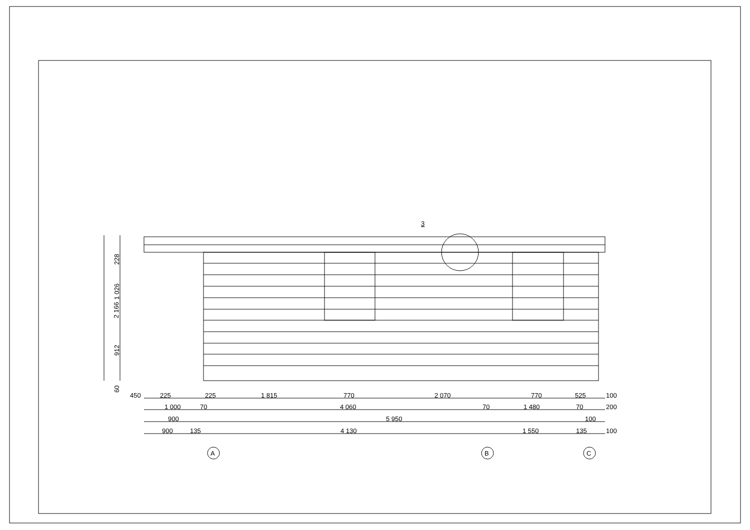3
2 166
228
1 026
912
60
450
225
225
1 815
770
2 070
770
525
100
1 000
70
4 060
70
1 480
70
200
900
5 950
100
900
135
4 130
1 550
135
100
A
B
C